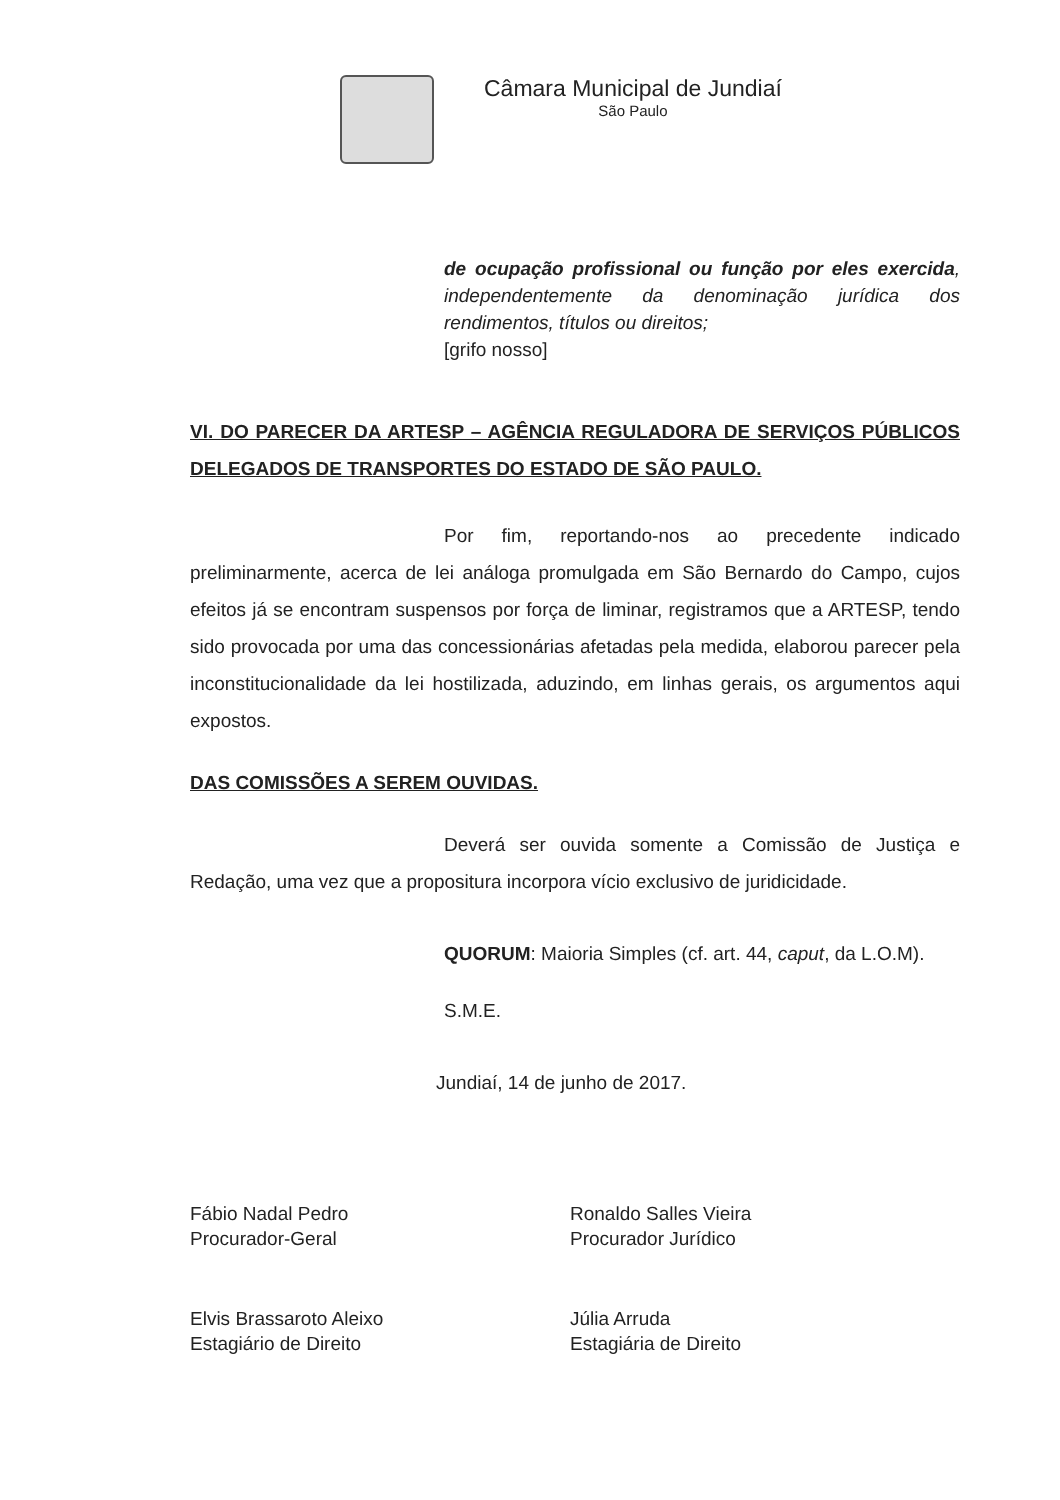Câmara Municipal de Jundiaí
São Paulo
de ocupação profissional ou função por eles exercida, independentemente da denominação jurídica dos rendimentos, títulos ou direitos;
[grifo nosso]
VI. DO PARECER DA ARTESP – AGÊNCIA REGULADORA DE SERVIÇOS PÚBLICOS DELEGADOS DE TRANSPORTES DO ESTADO DE SÃO PAULO.
Por fim, reportando-nos ao precedente indicado preliminarmente, acerca de lei análoga promulgada em São Bernardo do Campo, cujos efeitos já se encontram suspensos por força de liminar, registramos que a ARTESP, tendo sido provocada por uma das concessionárias afetadas pela medida, elaborou parecer pela inconstitucionalidade da lei hostilizada, aduzindo, em linhas gerais, os argumentos aqui expostos.
DAS COMISSÕES A SEREM OUVIDAS.
Deverá ser ouvida somente a Comissão de Justiça e Redação, uma vez que a propositura incorpora vício exclusivo de juridicidade.
QUORUM: Maioria Simples (cf. art. 44, caput, da L.O.M).
S.M.E.
Jundiaí, 14 de junho de 2017.
Fábio Nadal Pedro
Procurador-Geral
Ronaldo Salles Vieira
Procurador Jurídico
Elvis Brassaroto Aleixo
Estagiário de Direito
Júlia Arruda
Estagiária de Direito